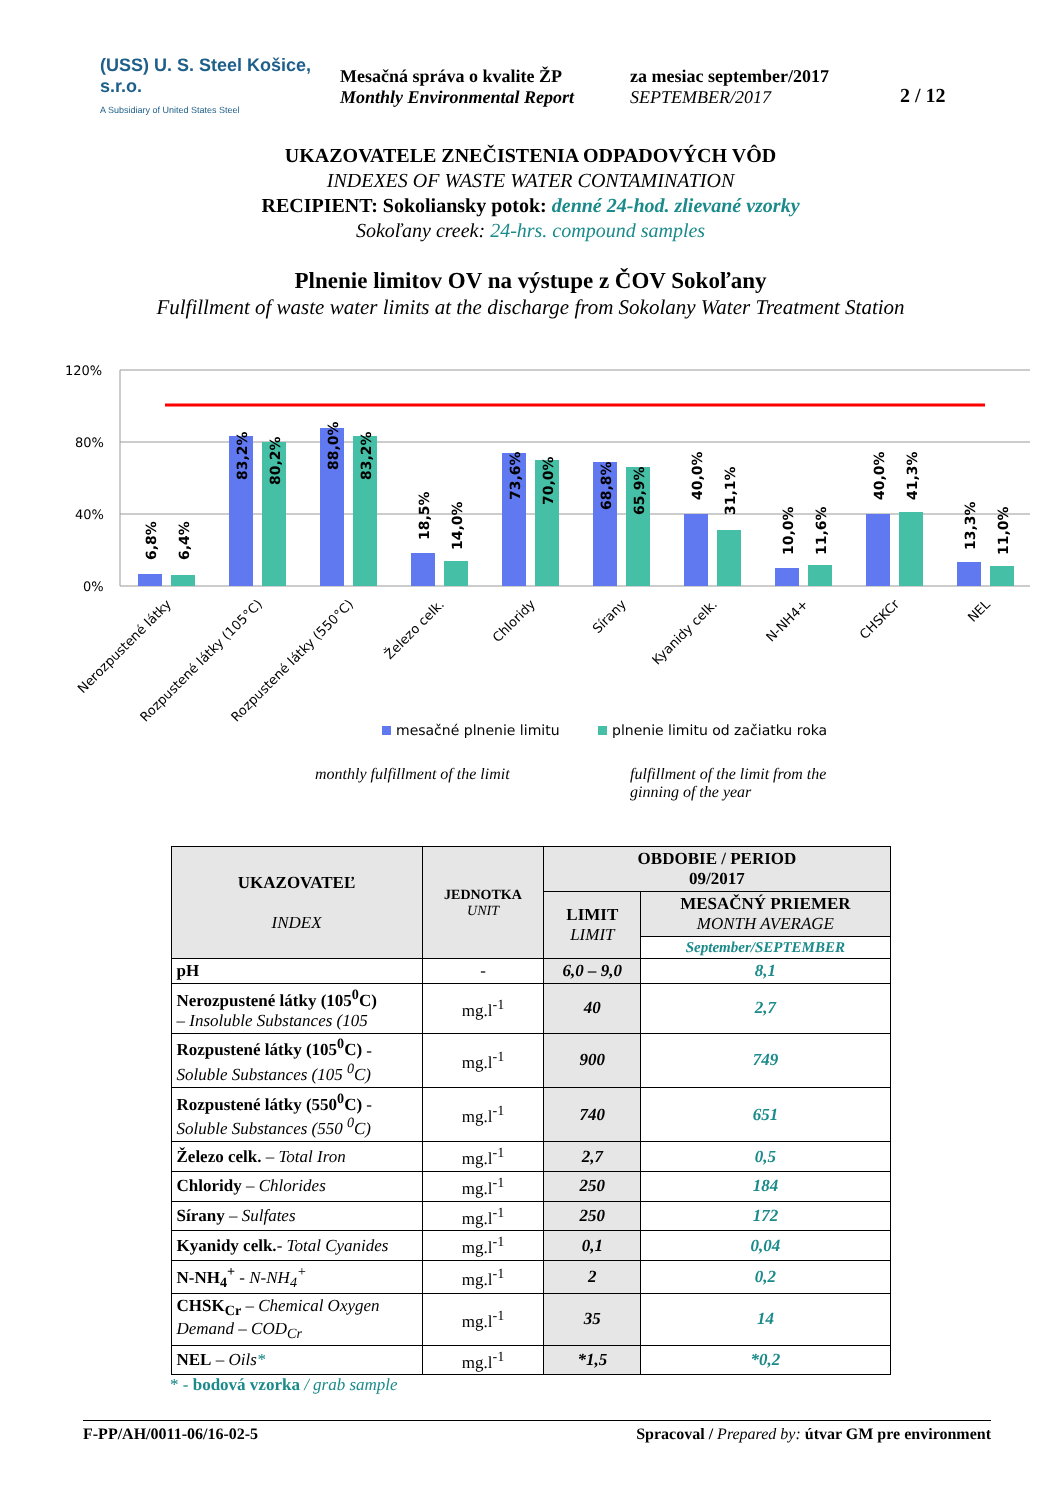(USS) U. S. Steel Košice, s.r.o.
A Subsidiary of United States Steel
Mesačná správa o kvalite ŽP
Monthly Environmental Report
za mesiac september/2017
SEPTEMBER/2017
2 / 12
UKAZOVATELE ZNEČISTENIA ODPADOVÝCH VÔD
INDEXES OF WASTE WATER CONTAMINATION
RECIPIENT: Sokoliansky potok: denné 24-hod. zlievané vzorky
Sokoľany creek: 24-hrs. compound samples
Plnenie limitov OV na výstupe z ČOV Sokoľany
Fulfillment of waste water limits at the discharge from Sokolany Water Treatment Station
120%
80%
40%
0%
6,8%
6,4%
83,2%
80,2%
88,0%
83,2%
18,5%
14,0%
73,6%
70,0%
68,8%
65,9%
40,0%
31,1%
10,0%
11,6%
40,0%
41,3%
13,3%
11,0%
Nerozpustené látky
Rozpustené látky (105°C)
Rozpustené látky (550°C)
Železo celk.
Chloridy
Sírany
Kyanidy celk.
N-NH4+
CHSKCr
NEL
mesačné plnenie limitu
plnenie limitu od začiatku roka
monthly fulfillment of the limit fulfillment of the limit from the
ginning of the year
| UKAZOVATEĽ INDEX | JEDNOTKA UNIT | OBDOBIE / PERIOD 09/2017 | |
| --- | --- | --- | --- |
| | | LIMIT LIMIT | MESAČNÝ PRIEMER MONTH AVERAGE |
| | | | September/SEPTEMBER |
| pH | - | 6,0 – 9,0 | 8,1 |
| Nerozpustené látky (105<sup>0</sup>C) – Insoluble Substances (105 | mg.l<sup>-1</sup> | 40 | 2,7 |
| Rozpustené látky (105<sup>0</sup>C) - Soluble Substances (105 <sup>0</sup>C) | mg.l<sup>-1</sup> | 900 | 749 |
| Rozpustené látky (550<sup>0</sup>C) - Soluble Substances (550 <sup>0</sup>C) | mg.l<sup>-1</sup> | 740 | 651 |
| Železo celk. – Total Iron | mg.l<sup>-1</sup> | 2,7 | 0,5 |
| Chloridy – Chlorides | mg.l<sup>-1</sup> | 250 | 184 |
| Sírany – Sulfates | mg.l<sup>-1</sup> | 250 | 172 |
| Kyanidy celk. - Total Cyanides | mg.l<sup>-1</sup> | 0,1 | 0,04 |
| N-NH<sub>4</sub><sup>+</sup> - N-NH<sub>4</sub><sup>+</sup> | mg.l<sup>-1</sup> | 2 | 0,2 |
| CHSK<sub>Cr</sub> – Chemical Oxygen Demand – COD<sub>Cr</sub> | mg.l<sup>-1</sup> | 35 | 14 |
| NEL – Oils * | mg.l<sup>-1</sup> | *1,5 | *0,2 |
* - bodová vzorka / grab sample
F-PP/AH/0011-06/16-02-5 Spracoval / Prepared by: útvar GM pre environment